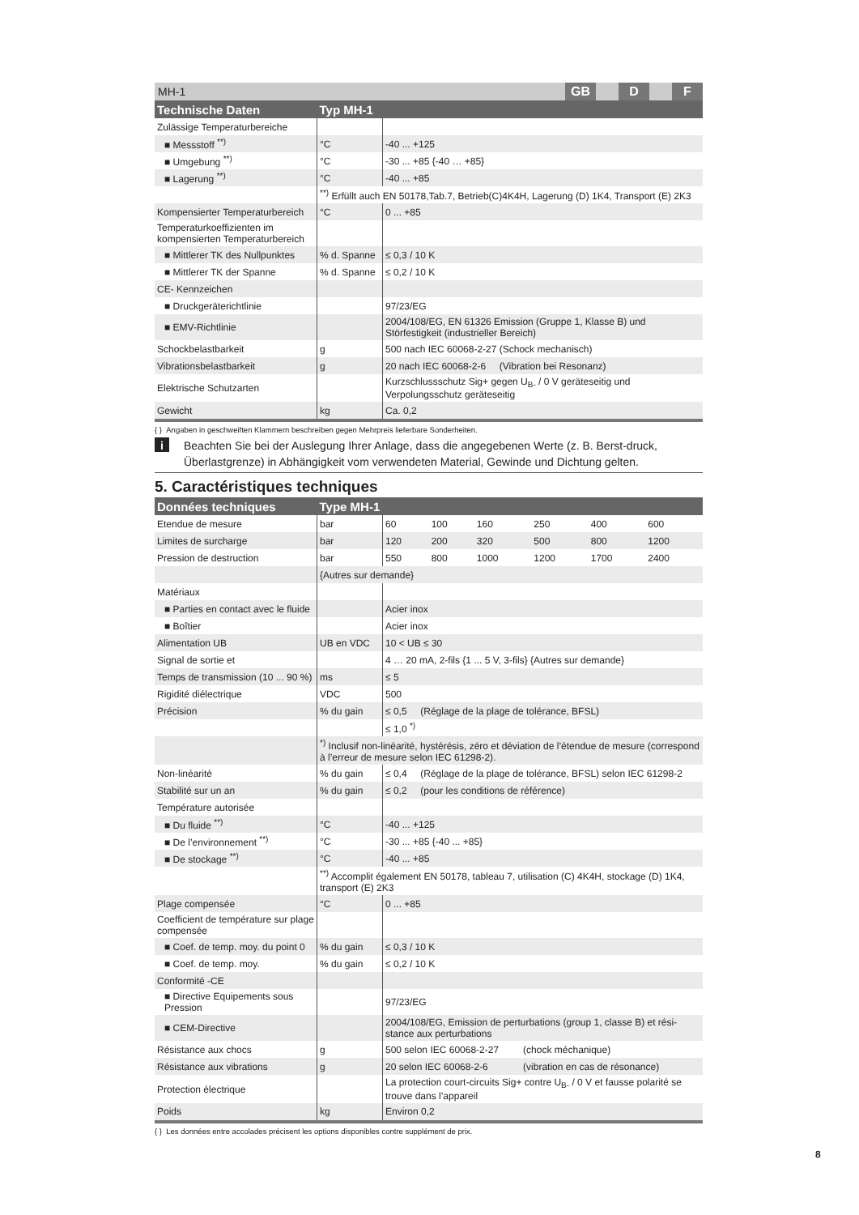MH-1 GB D F
| Technische Daten | Typ MH-1 | |
| --- | --- | --- |
| Zulässige Temperaturbereiche | | |
| ■ Messstoff <sup>**)</sup> | °C | -40 ... +125 |
| ■ Umgebung <sup>**)</sup> | °C | -30 ... +85 {-40 … +85} |
| ■ Lagerung <sup>**)</sup> | °C | -40 ... +85 |
| | <sup>**)</sup> Erfüllt auch EN 50178,Tab.7, Betrieb(C)4K4H, Lagerung (D) 1K4, Transport (E) 2K3 | |
| Kompensierter Temperaturbereich | °C | 0 ... +85 |
| Temperaturkoeffizienten im kompensierten Temperaturbereich | | |
| ■ Mittlerer TK des Nullpunktes | % d. Spanne | ≤ 0,3 / 10 K |
| ■ Mittlerer TK der Spanne | % d. Spanne | ≤ 0,2 / 10 K |
| CE- Kennzeichen | | |
| ■ Druckgeräterichtlinie | | 97/23/EG |
| ■ EMV-Richtlinie | | 2004/108/EG, EN 61326 Emission (Gruppe 1, Klasse B) und Störfestigkeit (industrieller Bereich) |
| Schockbelastbarkeit | g | 500 nach IEC 60068-2-27 (Schock mechanisch) |
| Vibrationsbelastbarkeit | g | 20 nach IEC 60068-2-6 (Vibration bei Resonanz) |
| Elektrische Schutzarten | | Kurzschlussschutz Sig+ gegen U<sub>B-</sub> / 0 V geräteseitig und Verpolungsschutz geräteseitig |
| Gewicht | kg | Ca. 0,2 |
{ } Angaben in geschweiften Klammern beschreiben gegen Mehrpreis lieferbare Sonderheiten.
i Beachten Sie bei der Auslegung Ihrer Anlage, dass die angegebenen Werte (z. B. Berst-druck, Überlastgrenze) in Abhängigkeit vom verwendeten Material, Gewinde und Dichtung gelten.
5. Caractéristiques techniques
| Données techniques | Type MH-1 | | | | | | |
| --- | --- | --- | --- | --- | --- | --- | --- |
| Etendue de mesure | bar | 60 | 100 | 160 | 250 | 400 | 600 |
| Limites de surcharge | bar | 120 | 200 | 320 | 500 | 800 | 1200 |
| Pression de destruction | bar | 550 | 800 | 1000 | 1200 | 1700 | 2400 |
| | {Autres sur demande} | | | | | | |
| Matériaux | | | | | | | |
| ■ Parties en contact avec le fluide | | Acier inox | | | | | |
| ■ Boîtier | | Acier inox | | | | | |
| Alimentation UB | UB en VDC | 10 < UB ≤ 30 | | | | | |
| Signal de sortie et | | 4 … 20 mA, 2-fils {1 ... 5 V, 3-fils} {Autres sur demande} | | | | | |
| Temps de transmission (10 ... 90 %) | ms | ≤ 5 | | | | | |
| Rigidité diélectrique | VDC | 500 | | | | | |
| Précision | % du gain | ≤ 0,5 (Réglage de la plage de tolérance, BFSL) | | | | | |
| | | ≤ 1,0 <sup>*)</sup> | | | | | |
| | <sup>*)</sup> Inclusif non-linéarité, hystérésis, zéro et déviation de l’étendue de mesure (correspond à l’erreur de mesure selon IEC 61298-2). | | | | | | |
| Non-linéarité | % du gain | ≤ 0,4 (Réglage de la plage de tolérance, BFSL) selon IEC 61298-2 | | | | | |
| Stabilité sur un an | % du gain | ≤ 0,2 (pour les conditions de référence) | | | | | |
| Température autorisée | | | | | | | |
| ■ Du fluide <sup>**)</sup> | °C | -40 ... +125 | | | | | |
| ■ De l’environnement <sup>**)</sup> | °C | -30 ... +85 {-40 ... +85} | | | | | |
| ■ De stockage <sup>**)</sup> | °C | -40 ... +85 | | | | | |
| | <sup>**)</sup> Accomplit également EN 50178, tableau 7, utilisation (C) 4K4H, stockage (D) 1K4, transport (E) 2K3 | | | | | | |
| Plage compensée | °C | 0 ... +85 | | | | | |
| Coefficient de température sur plage compensée | | | | | | | |
| ■ Coef. de temp. moy. du point 0 | % du gain | ≤ 0,3 / 10 K | | | | | |
| ■ Coef. de temp. moy. | % du gain | ≤ 0,2 / 10 K | | | | | |
| Conformité -CE | | | | | | | |
| ■ Directive Equipements sous Pression | | 97/23/EG | | | | | |
| ■ CEM-Directive | | 2004/108/EG, Emission de perturbations (group 1, classe B) et rési-stance aux perturbations | | | | | |
| Résistance aux chocs | g | 500 selon IEC 60068-2-27 (chock méchanique) | | | | | |
| Résistance aux vibrations | g | 20 selon IEC 60068-2-6 (vibration en cas de résonance) | | | | | |
| Protection électrique | | La protection court-circuits Sig+ contre U<sub>B-</sub> / 0 V et fausse polarité se trouve dans l’appareil | | | | | |
| Poids | kg | Environ 0,2 | | | | | |
{ } Les données entre accolades précisent les options disponibles contre supplément de prix.
8